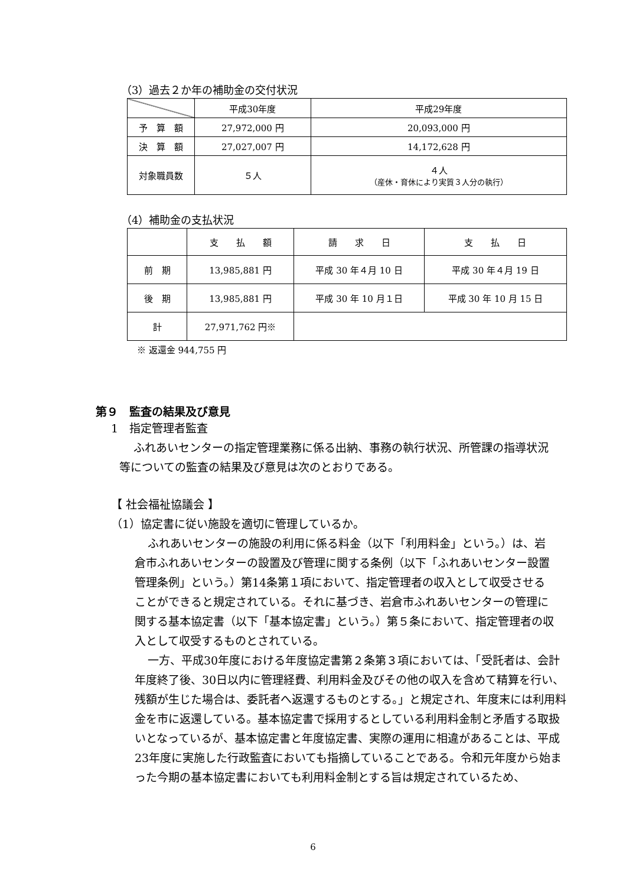（3）過去２か年の補助金の交付状況
| | 平成30年度 | 平成29年度 |
| 予 算 額 | 27,972,000 円 | 20,093,000 円 |
| 決 算 額 | 27,027,007 円 | 14,172,628 円 |
| 対象職員数 | ５人 | ４人 （産休・育休により実質３人分の執行） |
（4）補助金の支払状況
| | 支 払 額 | 請 求 日 | 支 払 日 |
| 前 期 | 13,985,881 円 | 平成 30 年４月 10 日 | 平成 30 年４月 19 日 |
| 後 期 | 13,985,881 円 | 平成 30 年 10 月１日 | 平成 30 年 10 月 15 日 |
| 計 | 27,971,762 円※ | | |
※ 返還金 944,755 円
第９　監査の結果及び意見
1　指定管理者監査
ふれあいセンターの指定管理業務に係る出納、事務の執行状況、所管課の指導状況等についての監査の結果及び意見は次のとおりである。
【 社会福祉協議会 】
（1）協定書に従い施設を適切に管理しているか。
ふれあいセンターの施設の利用に係る料金（以下「利用料金」という。）は、岩倉市ふれあいセンターの設置及び管理に関する条例（以下「ふれあいセンター設置管理条例」という。）第14条第１項において、指定管理者の収入として収受させることができると規定されている。それに基づき、岩倉市ふれあいセンターの管理に関する基本協定書（以下「基本協定書」という。）第５条において、指定管理者の収入として収受するものとされている。
一方、平成30年度における年度協定書第２条第３項においては、「受託者は、会計年度終了後、30日以内に管理経費、利用料金及びその他の収入を含めて精算を行い、残額が生じた場合は、委託者へ返還するものとする。」と規定され、年度末には利用料金を市に返還している。基本協定書で採用するとしている利用料金制と矛盾する取扱いとなっているが、基本協定書と年度協定書、実際の運用に相違があることは、平成23年度に実施した行政監査においても指摘していることである。令和元年度から始まった今期の基本協定書においても利用料金制とする旨は規定されているため、
6